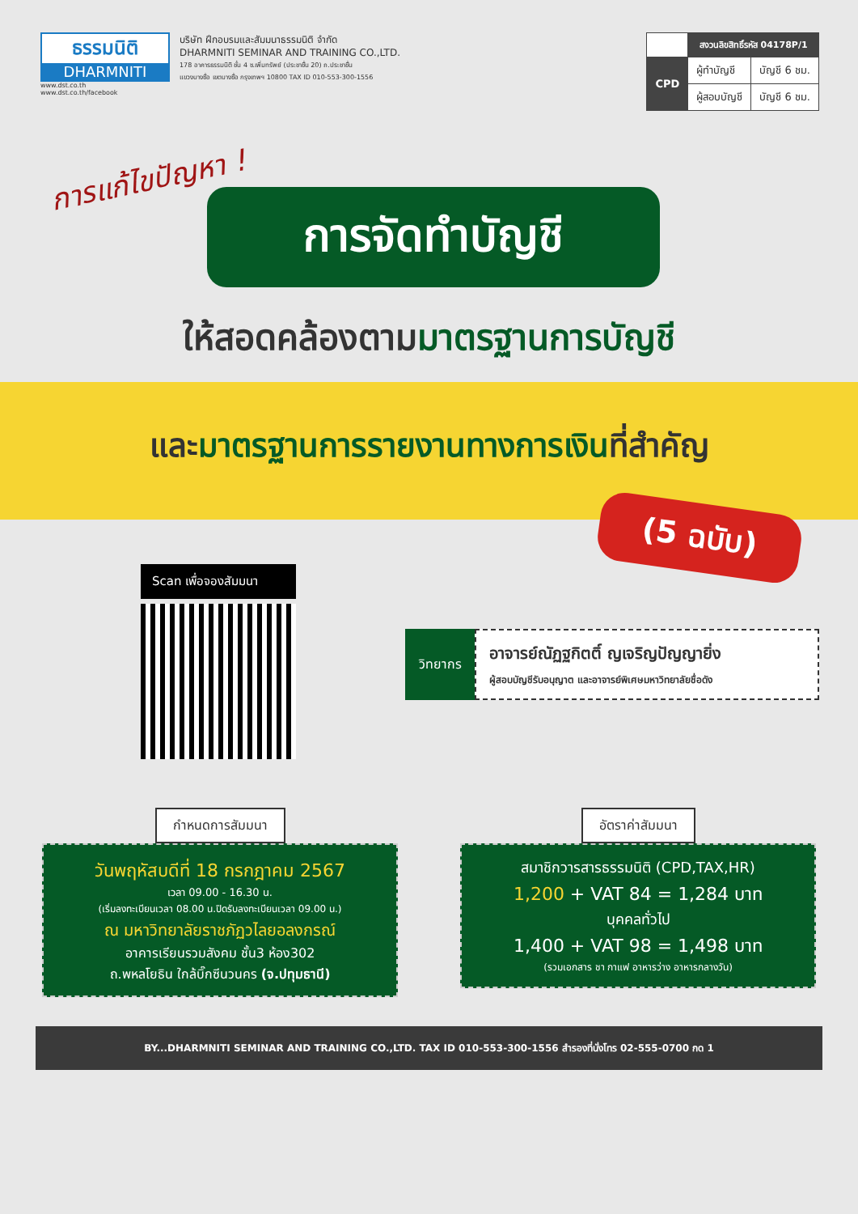ธรรมนิติ
DHARMNITI
www.dst.co.th
www.dst.co.th/facebook
บริษัท ฝึกอบรมและสัมมนาธรรมนิติ จำกัด
DHARMNITI SEMINAR AND TRAINING CO.,LTD.
178 อาคารธรรมนิติ ชั้น 4 ซ.เพิ่มทรัพย์ (ประชาชื่น 20) ถ.ประชาชื่น
แขวงบางซื่อ เขตบางซื่อ กรุงเทพฯ 10800 TAX ID 010-553-300-1556
| | สงวนลิขสิทธิ์รหัส 04178P/1 | |
| CPD | ผู้ทำบัญชี | บัญชี 6 ชม. |
| | ผู้สอบบัญชี | บัญชี 6 ชม. |
การแก้ไขปัญหา !
การจัดทำบัญชี
ให้สอดคล้องตามมาตรฐานการบัญชี
และมาตรฐานการรายงานทางการเงินที่สำคัญ
(5 ฉบับ)
Scan เพื่อจองสัมมนา
วิทยากร
อาจารย์ณัฏฐกิตติ์ ญเจริญปัญญายิ่ง
ผู้สอบบัญชีรับอนุญาต และอาจารย์พิเศษมหาวิทยาลัยชื่อดัง
กำหนดการสัมมนา
วันพฤหัสบดีที่ 18 กรกฎาคม 2567
เวลา 09.00 - 16.30 น.
(เริ่มลงทะเบียนเวลา 08.00 น.ปิดรับลงทะเบียนเวลา 09.00 น.)
ณ มหาวิทยาลัยราชภัฏวไลยอลงกรณ์
อาคารเรียนรวมสังคม ชั้น3 ห้อง302
ถ.พหลโยธิน ใกล้บิ๊กซีนวนคร (จ.ปทุมธานี)
อัตราค่าสัมมนา
สมาชิกวารสารธรรมนิติ (CPD,TAX,HR)
1,200 + VAT 84 = 1,284 บาท
บุคคลทั่วไป
1,400 + VAT 98 = 1,498 บาท
(รวมเอกสาร ชา กาแฟ อาหารว่าง อาหารกลางวัน)
BY...DHARMNITI SEMINAR AND TRAINING CO.,LTD. TAX ID 010-553-300-1556 สำรองที่นั่งโทร 02-555-0700 กด 1